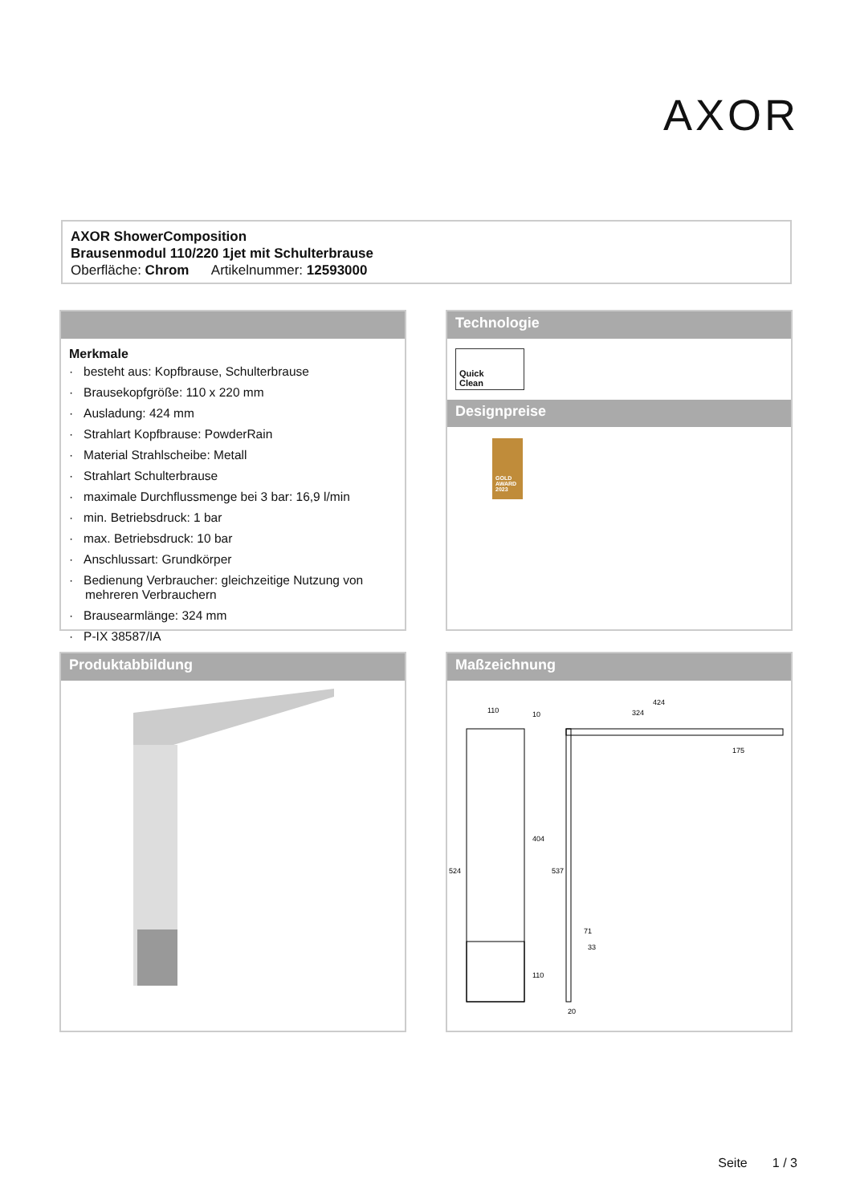AXOR
AXOR ShowerComposition
Brausenmodul 110/220 1jet mit Schulterbrause
Oberfläche: Chrom Artikelnummer: 12593000
Merkmale
· besteht aus: Kopfbrause, Schulterbrause
· Brausekopfgröße: 110 x 220 mm
· Ausladung: 424 mm
· Strahlart Kopfbrause: PowderRain
· Material Strahlscheibe: Metall
· Strahlart Schulterbrause
· maximale Durchflussmenge bei 3 bar: 16,9 l/min
· min. Betriebsdruck: 1 bar
· max. Betriebsdruck: 10 bar
· Anschlussart: Grundkörper
· Bedienung Verbraucher: gleichzeitige Nutzung von mehreren Verbrauchern
· Brausearmlänge: 324 mm
· P-IX 38587/IA
Technologie
Quick
Clean
Designpreise
GOLD AWARD 2023
Produktabbildung
Maßzeichnung
110
10
424
324
175
524
404
537
71
33
110
20
Seite 1 / 3